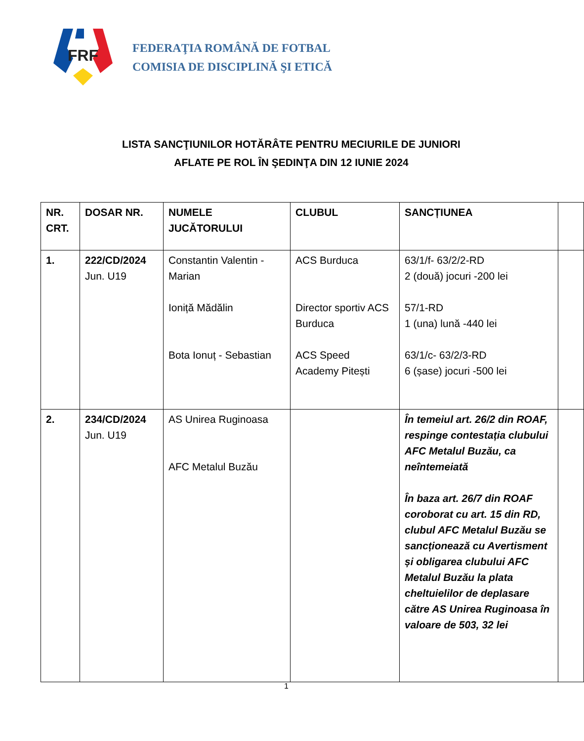FRF
FEDERAŢIA ROMÂNĂ DE FOTBAL
COMISIA DE DISCIPLINĂ ŞI ETICĂ
LISTA SANCŢIUNILOR HOTĂRÂTE PENTRU MECIURILE DE JUNIORI
AFLATE PE ROL ÎN ŞEDINŢA DIN 12 IUNIE 2024
| NR. CRT. | DOSAR NR. | NUMELE JUCĂTORULUI | CLUBUL | SANCȚIUNEA | |
| --- | --- | --- | --- | --- | --- |
| 1. | 222/CD/2024 Jun. U19 | Constantin Valentin - Marian Ioniță Mădălin Bota Ionuț - Sebastian | ACS Burduca Director sportiv ACS Burduca ACS Speed Academy Pitești | 63/1/f- 63/2/2-RD 2 (două) jocuri -200 lei 57/1-RD 1 (una) lună -440 lei 63/1/c- 63/2/3-RD 6 (șase) jocuri -500 lei | |
| 2. | 234/CD/2024 Jun. U19 | AS Unirea Ruginoasa AFC Metalul Buzău | | În temeiul art. 26/2 din ROAF, respinge contestația clubului AFC Metalul Buzău, ca neîntemeiată În baza art. 26/7 din ROAF coroborat cu art. 15 din RD, clubul AFC Metalul Buzău se sancționează cu Avertisment și obligarea clubului AFC Metalul Buzău la plata cheltuielilor de deplasare către AS Unirea Ruginoasa în valoare de 503, 32 lei | |
1